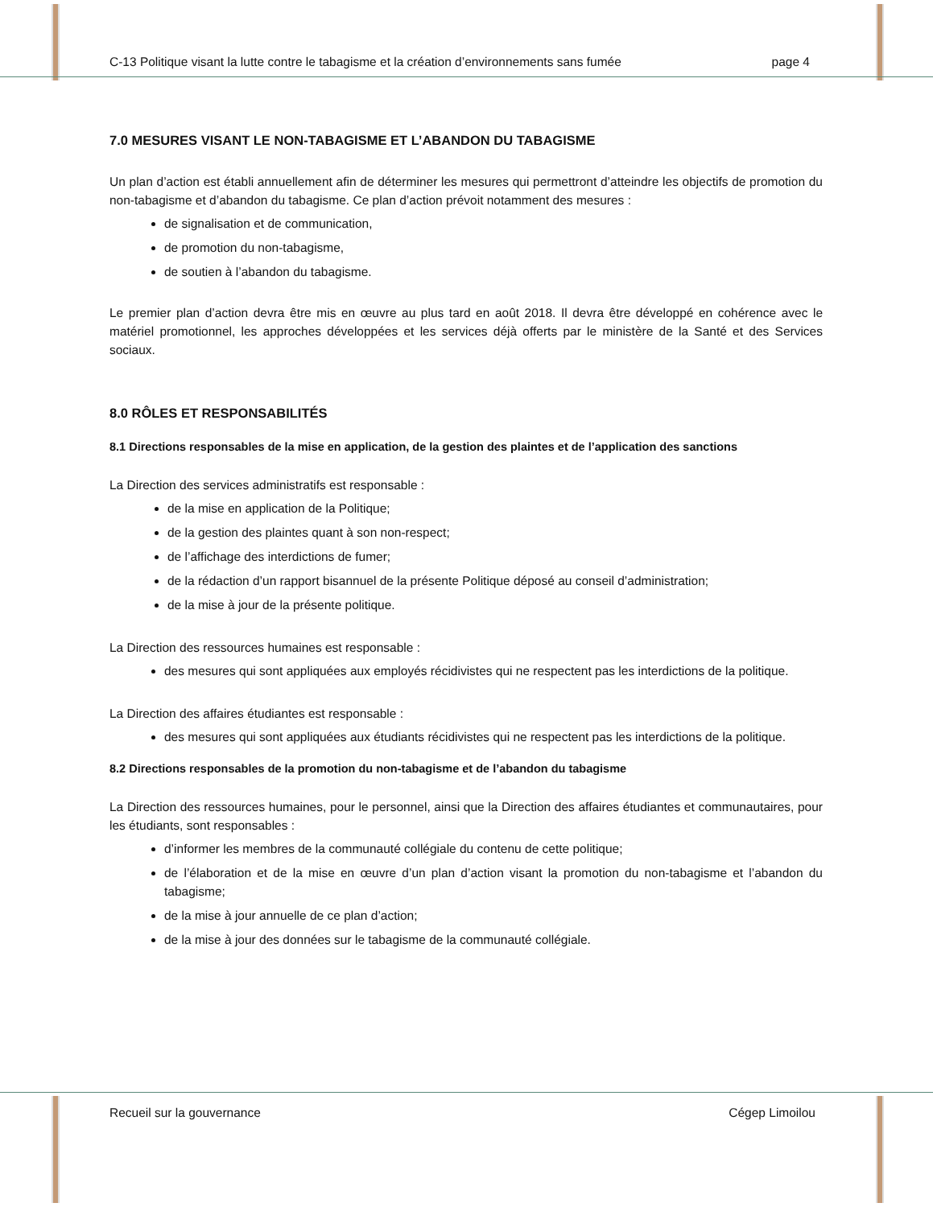C-13 Politique visant la lutte contre le tabagisme et la création d’environnements sans fumée page 4
7.0 MESURES VISANT LE NON-TABAGISME ET L’ABANDON DU TABAGISME
Un plan d’action est établi annuellement afin de déterminer les mesures qui permettront d’atteindre les objectifs de promotion du non-tabagisme et d’abandon du tabagisme. Ce plan d’action prévoit notamment des mesures :
de signalisation et de communication,
de promotion du non-tabagisme,
de soutien à l’abandon du tabagisme.
Le premier plan d’action devra être mis en œuvre au plus tard en août 2018. Il devra être développé en cohérence avec le matériel promotionnel, les approches développées et les services déjà offerts par le ministère de la Santé et des Services sociaux.
8.0 RÔLES ET RESPONSABILITÉS
8.1 Directions responsables de la mise en application, de la gestion des plaintes et de l’application des sanctions
La Direction des services administratifs est responsable :
de la mise en application de la Politique;
de la gestion des plaintes quant à son non-respect;
de l’affichage des interdictions de fumer;
de la rédaction d’un rapport bisannuel de la présente Politique déposé au conseil d’administration;
de la mise à jour de la présente politique.
La Direction des ressources humaines est responsable :
des mesures qui sont appliquées aux employés récidivistes qui ne respectent pas les interdictions de la politique.
La Direction des affaires étudiantes est responsable :
des mesures qui sont appliquées aux étudiants récidivistes qui ne respectent pas les interdictions de la politique.
8.2 Directions responsables de la promotion du non-tabagisme et de l’abandon du tabagisme
La Direction des ressources humaines, pour le personnel, ainsi que la Direction des affaires étudiantes et communautaires, pour les étudiants, sont responsables :
d’informer les membres de la communauté collégiale du contenu de cette politique;
de l’élaboration et de la mise en œuvre d’un plan d’action visant la promotion du non-tabagisme et l’abandon du tabagisme;
de la mise à jour annuelle de ce plan d’action;
de la mise à jour des données sur le tabagisme de la communauté collégiale.
Recueil sur la gouvernance Cégep Limoilou